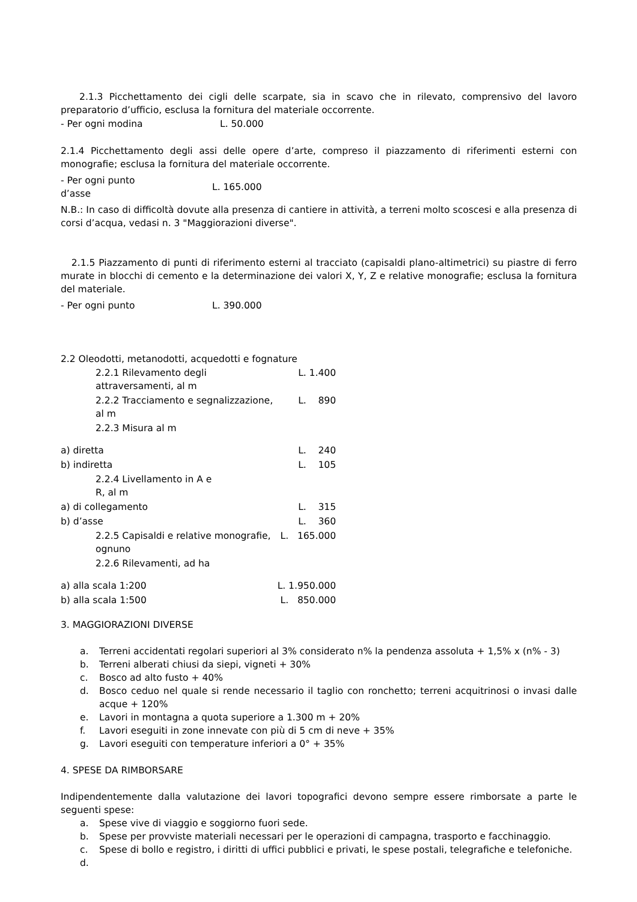2.1.3 Picchettamento dei cigli delle scarpate, sia in scavo che in rilevato, comprensivo del lavoro preparatorio d’ufficio, esclusa la fornitura del materiale occorrente.
| - Per ogni modina | L. 50.000 |
2.1.4 Picchettamento degli assi delle opere d’arte, compreso il piazzamento di riferimenti esterni con monografie; esclusa la fornitura del materiale occorrente.
| - Per ogni punto d’asse | L. 165.000 |
N.B.: In caso di difficoltà dovute alla presenza di cantiere in attività, a terreni molto scoscesi e alla presenza di corsi d’acqua, vedasi n. 3 "Maggiorazioni diverse".
2.1.5 Piazzamento di punti di riferimento esterni al tracciato (capisaldi plano-altimetrici) su piastre di ferro murate in blocchi di cemento e la determinazione dei valori X, Y, Z e relative monografie; esclusa la fornitura del materiale.
| - Per ogni punto | L. 390.000 |
2.2 Oleodotti, metanodotti, acquedotti e fognature
| | 2.2.1 Rilevamento degli attraversamenti, al m | L. 1.400 |
| | 2.2.2 Tracciamento e segnalizzazione, al m | L. 890 |
| | 2.2.3 Misura al m | |
| a) diretta | | L. 240 |
| b) indiretta | | L. 105 |
| | 2.2.4 Livellamento in A e R, al m | |
| a) di collegamento | | L. 315 |
| b) d’asse | | L. 360 |
| | 2.2.5 Capisaldi e relative monografie, ognuno | L. 165.000 |
| | 2.2.6 Rilevamenti, ad ha | |
| a) alla scala 1:200 | | L. 1.950.000 |
| b) alla scala 1:500 | | L. 850.000 |
3. MAGGIORAZIONI DIVERSE
a. Terreni accidentati regolari superiori al 3% considerato n% la pendenza assoluta + 1,5% x (n% - 3)
b. Terreni alberati chiusi da siepi, vigneti + 30%
c. Bosco ad alto fusto + 40%
d. Bosco ceduo nel quale si rende necessario il taglio con ronchetto; terreni acquitrinosi o invasi dalle acque + 120%
e. Lavori in montagna a quota superiore a 1.300 m + 20%
f. Lavori eseguiti in zone innevate con più di 5 cm di neve + 35%
g. Lavori eseguiti con temperature inferiori a 0° + 35%
4. SPESE DA RIMBORSARE
Indipendentemente dalla valutazione dei lavori topografici devono sempre essere rimborsate a parte le seguenti spese:
a. Spese vive di viaggio e soggiorno fuori sede.
b. Spese per provviste materiali necessari per le operazioni di campagna, trasporto e facchinaggio.
c. Spese di bollo e registro, i diritti di uffici pubblici e privati, le spese postali, telegrafiche e telefoniche.
d.